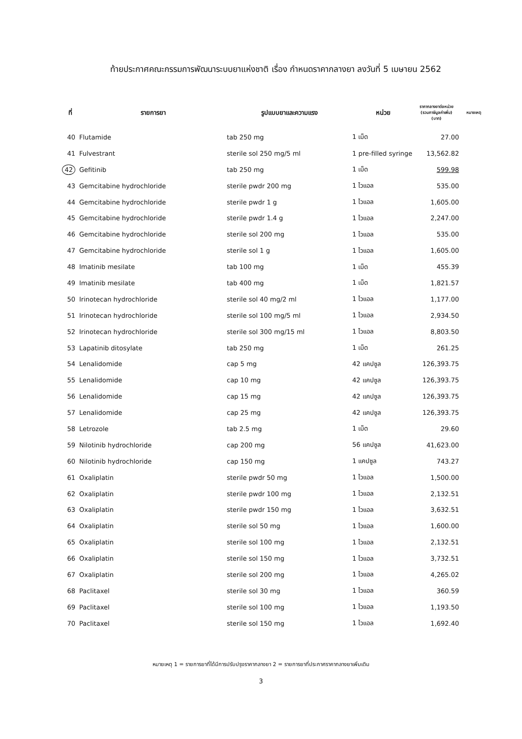ท้ายประกาศคณะกรรมการพัฒนาระบบยาแห่งชาติ เรื่อง กำหนดราคากลางยา ลงวันที่ 5 เมษายน 2562
| ที่ | รายการยา | รูปแบบยาและความแรง | หน่วย | ราคากลางยาต่อหน่วย (รวมภาษีมูลค่าเพิ่ม) (บาท) | หมายเหตุ |
| --- | --- | --- | --- | --- | --- |
| 40 | Flutamide | tab 250 mg | 1 เม็ด | 27.00 | |
| 41 | Fulvestrant | sterile sol 250 mg/5 ml | 1 pre-filled syringe | 13,562.82 | |
| 42 | Gefitinib | tab 250 mg | 1 เม็ด | 599.98 | |
| 43 | Gemcitabine hydrochloride | sterile pwdr 200 mg | 1 ไวแอล | 535.00 | |
| 44 | Gemcitabine hydrochloride | sterile pwdr 1 g | 1 ไวแอล | 1,605.00 | |
| 45 | Gemcitabine hydrochloride | sterile pwdr 1.4 g | 1 ไวแอล | 2,247.00 | |
| 46 | Gemcitabine hydrochloride | sterile sol 200 mg | 1 ไวแอล | 535.00 | |
| 47 | Gemcitabine hydrochloride | sterile sol 1 g | 1 ไวแอล | 1,605.00 | |
| 48 | Imatinib mesilate | tab 100 mg | 1 เม็ด | 455.39 | |
| 49 | Imatinib mesilate | tab 400 mg | 1 เม็ด | 1,821.57 | |
| 50 | Irinotecan hydrochloride | sterile sol 40 mg/2 ml | 1 ไวแอล | 1,177.00 | |
| 51 | Irinotecan hydrochloride | sterile sol 100 mg/5 ml | 1 ไวแอล | 2,934.50 | |
| 52 | Irinotecan hydrochloride | sterile sol 300 mg/15 ml | 1 ไวแอล | 8,803.50 | |
| 53 | Lapatinib ditosylate | tab 250 mg | 1 เม็ด | 261.25 | |
| 54 | Lenalidomide | cap 5 mg | 42 แคปซูล | 126,393.75 | |
| 55 | Lenalidomide | cap 10 mg | 42 แคปซูล | 126,393.75 | |
| 56 | Lenalidomide | cap 15 mg | 42 แคปซูล | 126,393.75 | |
| 57 | Lenalidomide | cap 25 mg | 42 แคปซูล | 126,393.75 | |
| 58 | Letrozole | tab 2.5 mg | 1 เม็ด | 29.60 | |
| 59 | Nilotinib hydrochloride | cap 200 mg | 56 แคปซูล | 41,623.00 | |
| 60 | Nilotinib hydrochloride | cap 150 mg | 1 แคปซูล | 743.27 | |
| 61 | Oxaliplatin | sterile pwdr 50 mg | 1 ไวแอล | 1,500.00 | |
| 62 | Oxaliplatin | sterile pwdr 100 mg | 1 ไวแอล | 2,132.51 | |
| 63 | Oxaliplatin | sterile pwdr 150 mg | 1 ไวแอล | 3,632.51 | |
| 64 | Oxaliplatin | sterile sol 50 mg | 1 ไวแอล | 1,600.00 | |
| 65 | Oxaliplatin | sterile sol 100 mg | 1 ไวแอล | 2,132.51 | |
| 66 | Oxaliplatin | sterile sol 150 mg | 1 ไวแอล | 3,732.51 | |
| 67 | Oxaliplatin | sterile sol 200 mg | 1 ไวแอล | 4,265.02 | |
| 68 | Paclitaxel | sterile sol 30 mg | 1 ไวแอล | 360.59 | |
| 69 | Paclitaxel | sterile sol 100 mg | 1 ไวแอล | 1,193.50 | |
| 70 | Paclitaxel | sterile sol 150 mg | 1 ไวแอล | 1,692.40 | |
หมายเหตุ 1 = รายการยาที่ได้มีการปรับปรุงราคากลางยา 2 = รายการยาที่ประกาศราคากลางยาเพิ่มเติม
3